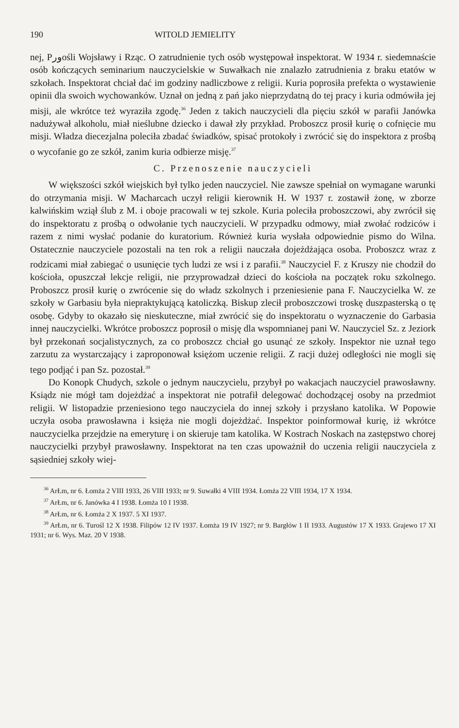190 WITOLD JEMIELITY
nej, Pورośli Wojsławy i Rząc. O zatrudnienie tych osób występował inspektorat. W 1934 r. siedemnaście osób kończących seminarium nauczycielskie w Suwałkach nie znalazło zatrudnienia z braku etatów w szkołach. Inspektorat chciał dać im godziny nadliczbowe z religii. Kuria poprosiła prefekta o wystawienie opinii dla swoich wychowanków. Uznał on jedną z pań jako nieprzydatną do tej pracy i kuria odmówiła jej misji, ale wkrótce też wyraziła zgodę.<sup>36</sup> Jeden z takich nauczycieli dla pięciu szkół w parafii Janówka nadużywał alkoholu, miał nieślubne dziecko i dawał zły przykład. Proboszcz prosił kurię o cofnięcie mu misji. Władza diecezjalna poleciła zbadać świadków, spisać protokoły i zwrócić się do inspektora z prośbą o wycofanie go ze szkół, zanim kuria odbierze misję.<sup>37</sup>
C. Przenoszenie nauczycieli
W większości szkół wiejskich był tylko jeden nauczyciel. Nie zawsze spełniał on wymagane warunki do otrzymania misji. W Macharcach uczył religii kierownik H. W 1937 r. zostawił żonę, w zborze kalwińskim wziął ślub z M. i oboje pracowali w tej szkole. Kuria poleciła proboszczowi, aby zwrócił się do inspektoratu z prośbą o odwołanie tych nauczycieli. W przypadku odmowy, miał zwołać rodziców i razem z nimi wysłać podanie do kuratorium. Również kuria wysłała odpowiednie pismo do Wilna. Ostatecznie nauczyciele pozostali na ten rok a religii nauczała dojeżdżająca osoba. Proboszcz wraz z rodzicami miał zabiegać o usunięcie tych ludzi ze wsi i z parafii.<sup>38</sup> Nauczyciel F. z Kruszy nie chodził do kościoła, opuszczał lekcje religii, nie przyprowadzał dzieci do kościoła na początek roku szkolnego. Proboszcz prosił kurię o zwrócenie się do władz szkolnych i przeniesienie pana F. Nauczycielka W. ze szkoły w Garbasiu była niepraktykującą katoliczką. Biskup zlecił proboszczowi troskę duszpasterską o tę osobę. Gdyby to okazało się nieskuteczne, miał zwrócić się do inspektoratu o wyznaczenie do Garbasia innej nauczycielki. Wkrótce proboszcz poprosił o misję dla wspomnianej pani W. Nauczyciel Sz. z Jeziork był przekonań socjalistycznych, za co proboszcz chciał go usunąć ze szkoły. Inspektor nie uznał tego zarzutu za wystarczający i zaproponował księżom uczenie religii. Z racji dużej odległości nie mogli się tego podjąć i pan Sz. pozostał.<sup>39</sup>
Do Konopk Chudych, szkole o jednym nauczycielu, przybył po wakacjach nauczyciel prawosławny. Ksiądz nie mógł tam dojeżdżać a inspektorat nie potrafił delegować dochodzącej osoby na przedmiot religii. W listopadzie przeniesiono tego nauczyciela do innej szkoły i przysłano katolika. W Popowie uczyła osoba prawosławna i księża nie mogli dojeżdżać. Inspektor poinformował kurię, iż wkrótce nauczycielka przejdzie na emeryturę i on skieruje tam katolika. W Kostrach Noskach na zastępstwo chorej nauczycielki przybył prawosławny. Inspektorat na ten czas upoważnił do uczenia religii nauczyciela z sąsiedniej szkoły wiej-
<sup>36</sup> ArŁm, nr 6. Łomża 2 VIII 1933, 26 VIII 1933; nr 9. Suwałki 4 VIII 1934. Łomża 22 VIII 1934, 17 X 1934.
<sup>37</sup> ArŁm, nr 6. Janówka 4 I 1938. Łomża 10 I 1938.
<sup>38</sup> ArŁm, nr 6. Łomża 2 X 1937. 5 XI 1937.
<sup>39</sup> ArŁm, nr 6. Turośl 12 X 1938. Filipów 12 IV 1937. Łomża 19 IV 1927; nr 9. Bargłów 1 II 1933. Augustów 17 X 1933. Grajewo 17 XI 1931; nr 6. Wys. Maz. 20 V 1938.